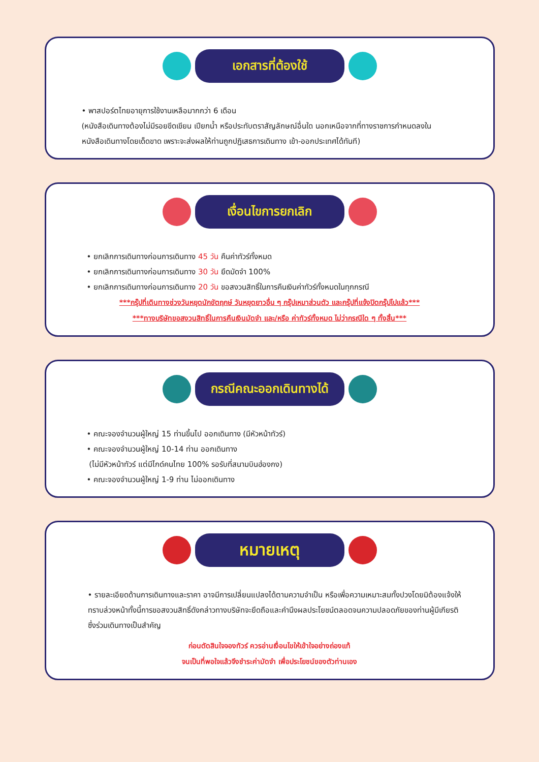เอกสารที่ต้องใช้
• พาสปอร์ตไทยอายุการใช้งานเหลือมากกว่า 6 เดือน
(หนังสือเดินทางต้องไม่มีรอยขีดเขียน เปียกน้ำ หรือประทับตราสัญลักษณ์อื่นใด นอกเหนือจากที่ทางราชการกำหนดลงในหนังสือเดินทางโดยเด็ดขาด เพราะจะส่งผลให้ท่านถูกปฏิเสธการเดินทาง เข้า-ออกประเทศได้ทันที)
เงื่อนไขการยกเลิก
• ยกเลิกการเดินทางก่อนการเดินทาง 45 วัน คืนค่าทัวร์ทั้งหมด
• ยกเลิกการเดินทางก่อนการเดินทาง 30 วัน ยึดมัดจำ 100%
• ยกเลิกการเดินทางก่อนการเดินทาง 20 วัน ขอสงวนสิทธิ์ในการคืนเงินค่าทัวร์ทั้งหมดในทุกกรณี
***กรุ๊ปที่เดินทางช่วงวันหยุดนักขัตฤกษ์ วันหยุดยาวอื่น ๆ กรุ๊ปเหมาส่วนตัว และกรุ๊ปที่แจ้งปิดกรุ๊ปไปแล้ว***
***ทางบริษัทขอสงวนสิทธิ์ในการคืนเงินมัดจำ และ/หรือ ค่าทัวร์ทั้งหมด ไม่ว่ากรณีใด ๆ ทั้งสิ้น***
กรณีคณะออกเดินทางได้
• คณะจองจำนวนผู้ใหญ่ 15 ท่านขึ้นไป ออกเดินทาง (มีหัวหน้าทัวร์)
• คณะจองจำนวนผู้ใหญ่ 10-14 ท่าน ออกเดินทาง
(ไม่มีหัวหน้าทัวร์ แต่มีไกด์คนไทย 100% รอรับที่สนามบินฮ่องกง)
• คณะจองจำนวนผู้ใหญ่ 1-9 ท่าน ไม่ออกเดินทาง
หมายเหตุ
• รายละเอียดด้านการเดินทางและราคา อาจมีการเปลี่ยนแปลงได้ตามความจำเป็น หรือเพื่อความเหมาะสมทั้งปวงโดยมิต้องแจ้งให้ทราบล่วงหน้าทั้งนี้การขอสงวนสิทธิ์ดังกล่าวทางบริษัทจะยึดถือและคำนึงผลประโยชน์ตลอดจนความปลอดภัยของท่านผู้มีเกียรติ ซึ่งร่วมเดินทางเป็นสำคัญ
ก่อนตัดสินใจจองทัวร์ ควรอ่านเงื่อนไขให้เข้าใจอย่างถ่องแท้
จนเป็นที่พอใจแล้วจึงชำระค่ามัดจำ เพื่อประโยชน์ของตัวท่านเอง